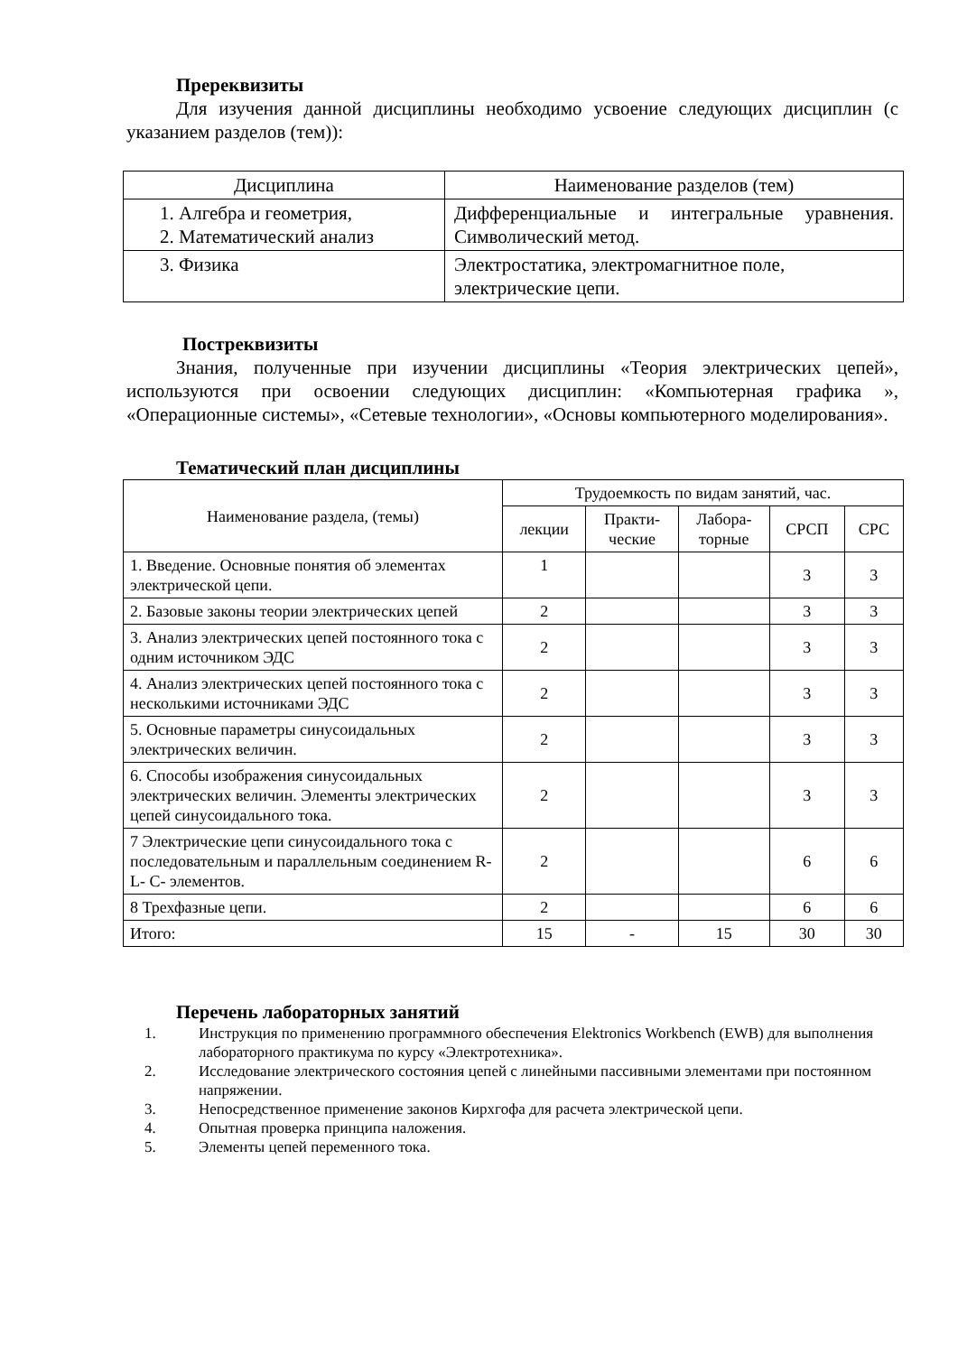Пререквизиты
Для изучения данной дисциплины необходимо усвоение следующих дисциплин (с указанием разделов (тем)):
| Дисциплина | Наименование разделов (тем) |
| --- | --- |
| 1. Алгебра и геометрия, 2. Математический анализ | Дифференциальные и интегральные уравнения. Символический метод. |
| 3. Физика | Электростатика, электромагнитное поле, электрические цепи. |
Постреквизиты
Знания, полученные при изучении дисциплины «Теория электрических цепей», используются при освоении следующих дисциплин: «Компьютерная графика », «Операционные системы», «Сетевые технологии», «Основы компьютерного моделирования».
Тематический план дисциплины
| Наименование раздела, (темы) | Трудоемкость по видам занятий, час. | | | | |
| --- | --- | --- | --- | --- | --- |
| | лекции | Практи- ческие | Лабора- торные | СРСП | СРС |
| 1. Введение. Основные понятия об элементах электрической цепи. | 1 | | | 3 | 3 |
| 2. Базовые законы теории электрических цепей | 2 | | | 3 | 3 |
| 3. Анализ электрических цепей постоянного тока с одним источником ЭДС | 2 | | | 3 | 3 |
| 4. Анализ электрических цепей постоянного тока с несколькими источниками ЭДС | 2 | | | 3 | 3 |
| 5. Основные параметры синусоидальных электрических величин. | 2 | | | 3 | 3 |
| 6. Способы изображения синусоидальных электрических величин. Элементы электрических цепей синусоидального тока. | 2 | | | 3 | 3 |
| 7 Электрические цепи синусоидального тока с последовательным и параллельным соединением R- L- C- элементов. | 2 | | | 6 | 6 |
| 8 Трехфазные цепи. | 2 | | | 6 | 6 |
| Итого: | 15 | - | 15 | 30 | 30 |
Перечень лабораторных занятий
1. Инструкция по применению программного обеспечения Elektronics Workbench (EWB) для выполнения лабораторного практикума по курсу «Электротехника».
2. Исследование электрического состояния цепей с линейными пассивными элементами при постоянном напряжении.
3. Непосредственное применение законов Кирхгофа для расчета электрической цепи.
4. Опытная проверка принципа наложения.
5. Элементы цепей переменного тока.